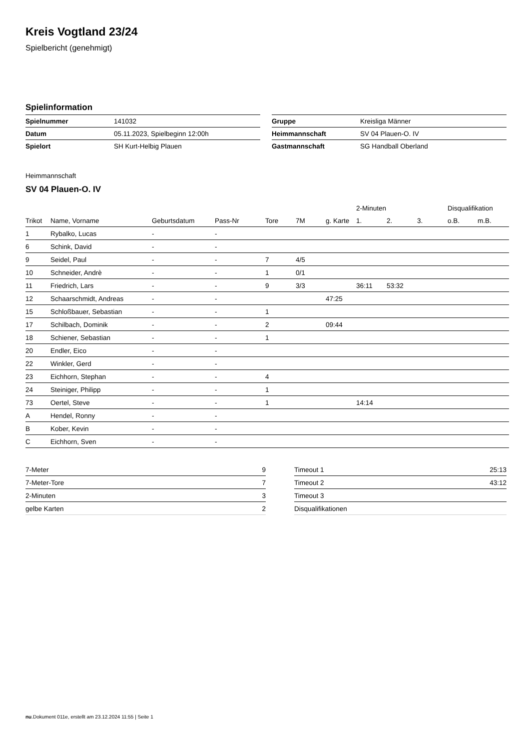Kreis Vogtland 23/24
Spielbericht (genehmigt)
Spielinformation
| Spielnummer | 141032 |
| Datum | 05.11.2023, Spielbeginn 12:00h |
| Spielort | SH Kurt-Helbig Plauen |
| Gruppe | Kreisliga Männer |
| Heimmannschaft | SV 04 Plauen-O. IV |
| Gastmannschaft | SG Handball Oberland |
Heimmannschaft
SV 04 Plauen-O. IV
| | | | | | | | 2-Minuten | | | Disqualifikation | |
| --- | --- | --- | --- | --- | --- | --- | --- | --- | --- | --- | --- |
| Trikot | Name, Vorname | Geburtsdatum | Pass-Nr | Tore | 7M | g. Karte | 1. | 2. | 3. | o.B. | m.B. |
| 1 | Rybalko, Lucas | - | - | | | | | | | | |
| 6 | Schink, David | - | - | | | | | | | | |
| 9 | Seidel, Paul | - | - | 7 | 4/5 | | | | | | |
| 10 | Schneider, Andrè | - | - | 1 | 0/1 | | | | | | |
| 11 | Friedrich, Lars | - | - | 9 | 3/3 | | 36:11 | 53:32 | | | |
| 12 | Schaarschmidt, Andreas | - | - | | | 47:25 | | | | | |
| 15 | Schloßbauer, Sebastian | - | - | 1 | | | | | | | |
| 17 | Schilbach, Dominik | - | - | 2 | | 09:44 | | | | | |
| 18 | Schiener, Sebastian | - | - | 1 | | | | | | | |
| 20 | Endler, Eico | - | - | | | | | | | | |
| 22 | Winkler, Gerd | - | - | | | | | | | | |
| 23 | Eichhorn, Stephan | - | - | 4 | | | | | | | |
| 24 | Steiniger, Philipp | - | - | 1 | | | | | | | |
| 73 | Oertel, Steve | - | - | 1 | | | 14:14 | | | | |
| A | Hendel, Ronny | - | - | | | | | | | | |
| B | Kober, Kevin | - | - | | | | | | | | |
| C | Eichhorn, Sven | - | - | | | | | | | | |
| 7-Meter | 9 |
| 7-Meter-Tore | 7 |
| 2-Minuten | 3 |
| gelbe Karten | 2 |
| Timeout 1 | 25:13 |
| Timeout 2 | 43:12 |
| Timeout 3 | |
| Disqualifikationen | |
nu.Dokument 011e, erstellt am 23.12.2024 11:55 | Seite 1